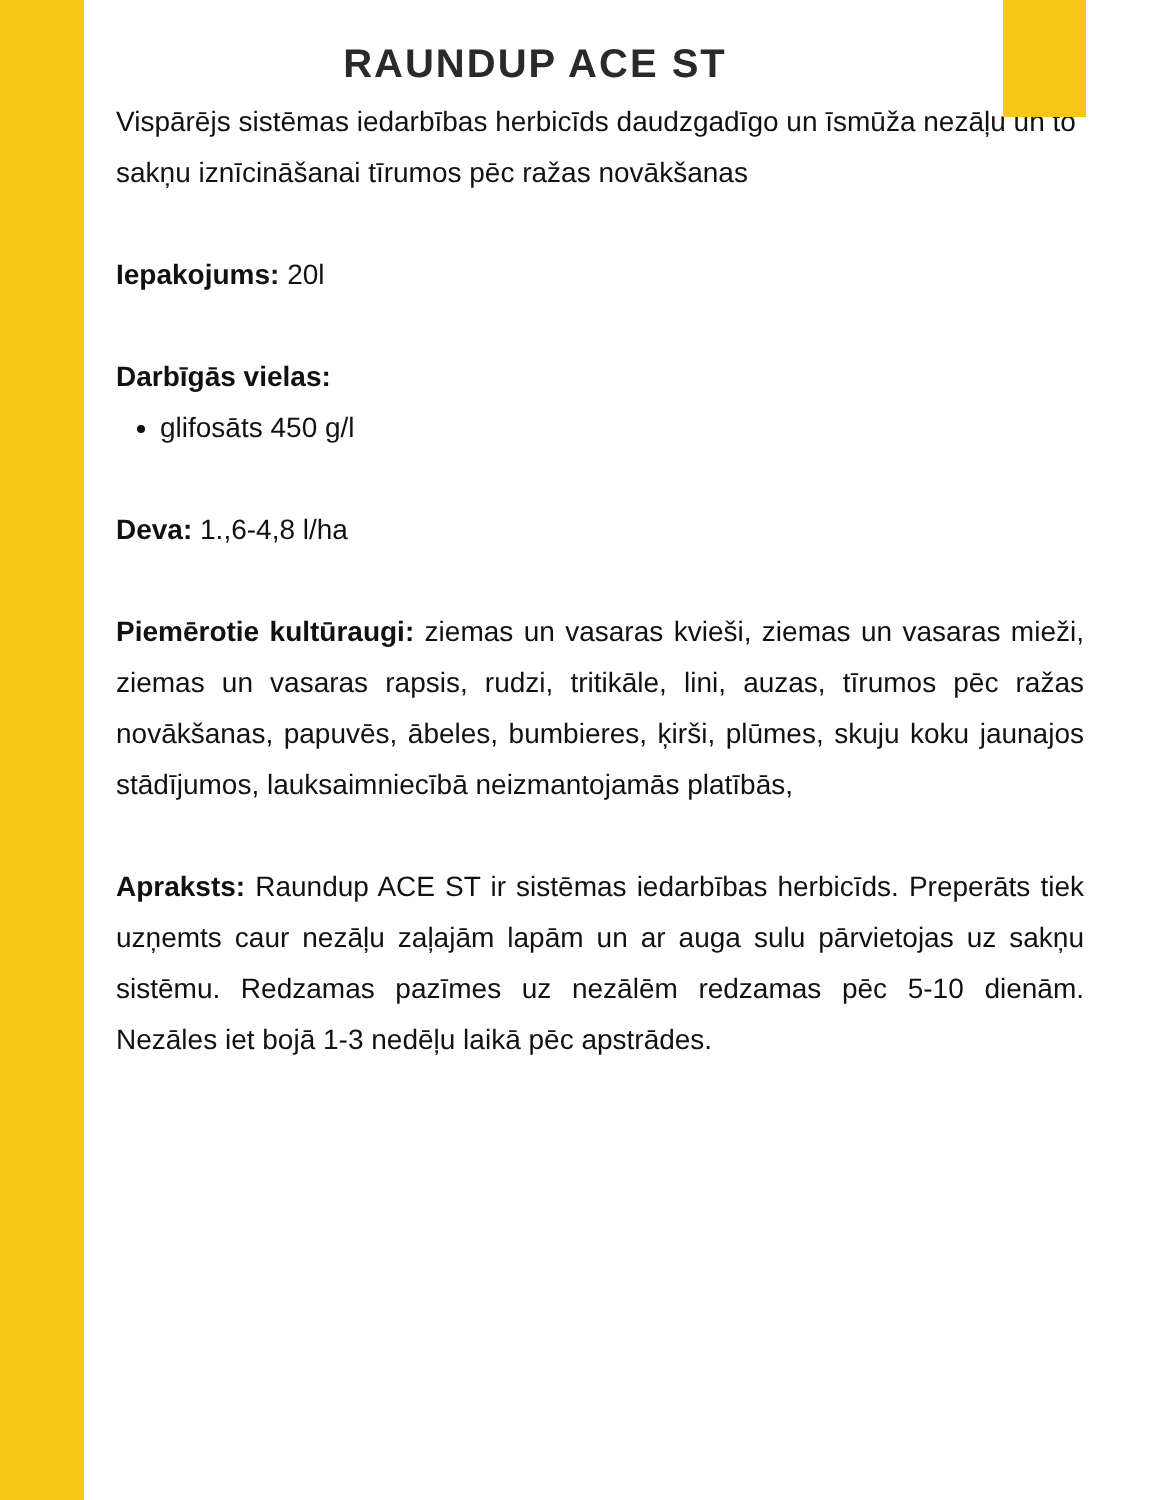RAUNDUP ACE ST
Vispārējs sistēmas iedarbības herbicīds daudzgadīgo un īsmūža nezāļu un to sakņu iznīcināšanai tīrumos pēc ražas novākšanas
Iepakojums: 20l
Darbīgās vielas:
glifosāts 450 g/l
Deva: 1.,6-4,8 l/ha
Piemērotie kultūraugi: ziemas un vasaras kvieši, ziemas un vasaras mieži, ziemas un vasaras rapsis, rudzi, tritikāle, lini, auzas, tīrumos pēc ražas novākšanas, papuvēs, ābeles, bumbieres, ķirši, plūmes, skuju koku jaunajos stādījumos, lauksaimniecībā neizmantojamās platībās,
Apraksts: Raundup ACE ST ir sistēmas iedarbības herbicīds. Preperāts tiek uzņemts caur nezāļu zaļajām lapām un ar auga sulu pārvietojas uz sakņu sistēmu. Redzamas pazīmes uz nezālēm redzamas pēc 5-10 dienām. Nezāles iet bojā 1-3 nedēļu laikā pēc apstrādes.